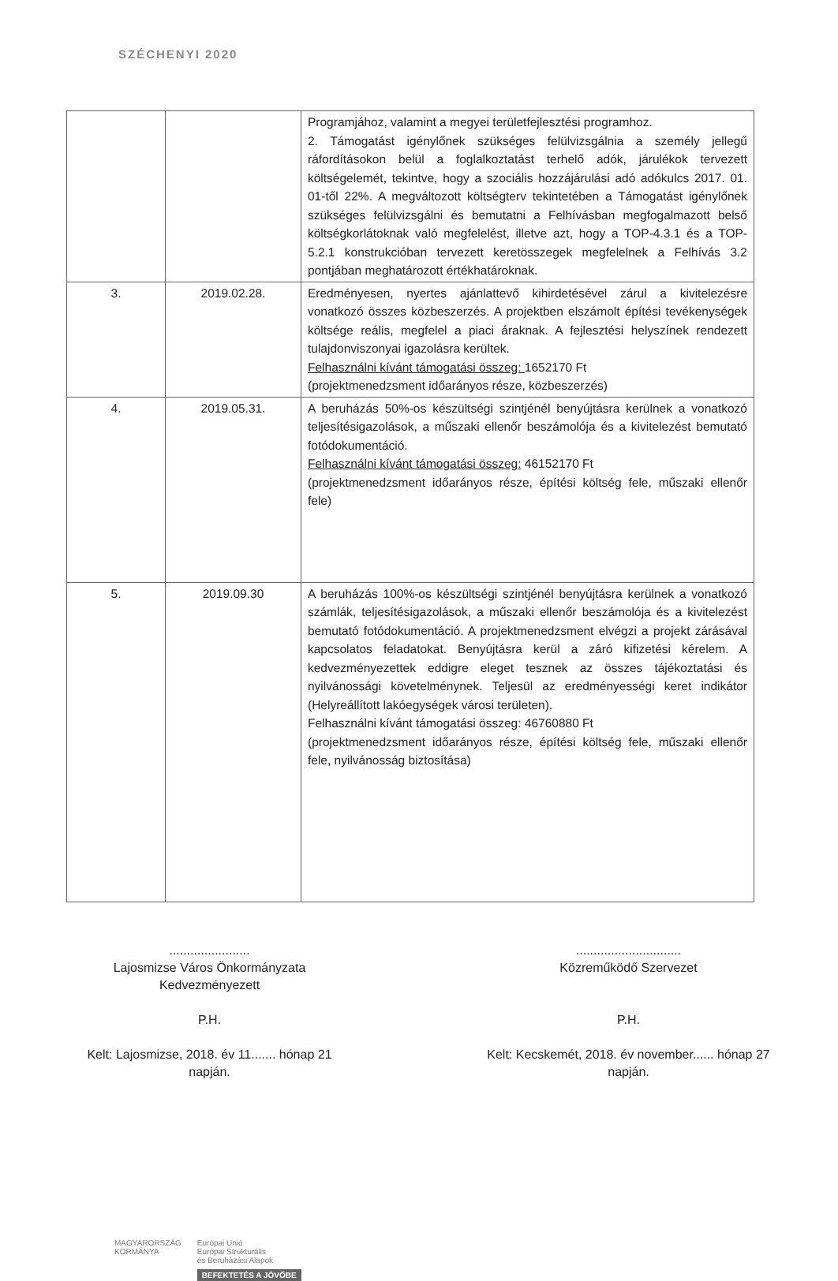SZÉCHENYI 2020
| | | Programjához, valamint a megyei területfejlesztési programhoz. 2. Támogatást igénylőnek szükséges felülvizsgálnia a személy jellegű ráfordításokon belül a foglalkoztatást terhelő adók, járulékok tervezett költségelemét, tekintve, hogy a szociális hozzájárulási adó adókulcs 2017. 01. 01-től 22%. A megváltozott költségterv tekintetében a Támogatást igénylőnek szükséges felülvizsgálni és bemutatni a Felhívásban megfogalmazott belső költségkorlátoknak való megfelelést, illetve azt, hogy a TOP-4.3.1 és a TOP-5.2.1 konstrukcióban tervezett keretösszegek megfelelnek a Felhívás 3.2 pontjában meghatározott értékhatároknak. |
| 3. | 2019.02.28. | Eredményesen, nyertes ajánlattevő kihirdetésével zárul a kivitelezésre vonatkozó összes közbeszerzés. A projektben elszámolt építési tevékenységek költsége reális, megfelel a piaci áraknak. A fejlesztési helyszínek rendezett tulajdonviszonyai igazolásra kerültek. Felhasználni kívánt támogatási összeg: 1652170 Ft (projektmenedzsment időarányos része, közbeszerzés) |
| 4. | 2019.05.31. | A beruházás 50%-os készültségi szintjénél benyújtásra kerülnek a vonatkozó teljesítésigazolások, a műszaki ellenőr beszámolója és a kivitelezést bemutató fotódokumentáció. Felhasználni kívánt támogatási összeg: 46152170 Ft (projektmenedzsment időarányos része, építési költség fele, műszaki ellenőr fele) |
| 5. | 2019.09.30 | A beruházás 100%-os készültségi szintjénél benyújtásra kerülnek a vonatkozó számlák, teljesítésigazolások, a műszaki ellenőr beszámolója és a kivitelezést bemutató fotódokumentáció. A projektmenedzsment elvégzi a projekt zárásával kapcsolatos feladatokat. Benyújtásra kerül a záró kifizetési kérelem. A kedvezményezettek eddigre eleget tesznek az összes tájékoztatási és nyilvánossági követelménynek. Teljesül az eredményességi keret indikátor (Helyreállított lakóegységek városi területen). Felhasználni kívánt támogatási összeg: 46760880 Ft (projektmenedzsment időarányos része, építési költség fele, műszaki ellenőr fele, nyilvánosság biztosítása) |
.......................
Lajosmizse Város Önkormányzata
Kedvezményezett
P.H.
Kelt: Lajosmizse, 2018. év 11....... hónap 21
napján.
..............................
Közreműködő Szervezet
P.H.
Kelt: Kecskemét, 2018. év november...... hónap 27
napján.
MAGYARORSZÁG
KORMÁNYA
Európai Unió
Európai Strukturális
és Beruházási Alapok
BEFEKTETÉS A JÖVŐBE